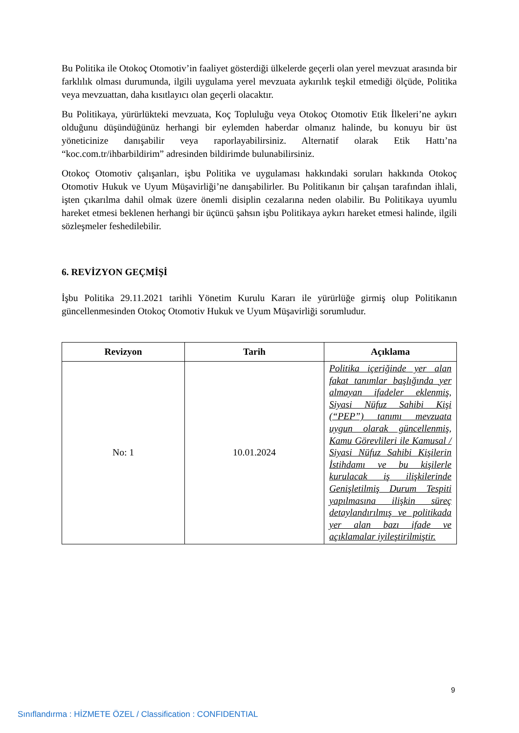Bu Politika ile Otokoç Otomotiv’in faaliyet gösterdiği ülkelerde geçerli olan yerel mevzuat arasında bir farklılık olması durumunda, ilgili uygulama yerel mevzuata aykırılık teşkil etmediği ölçüde, Politika veya mevzuattan, daha kısıtlayıcı olan geçerli olacaktır.
Bu Politikaya, yürürlükteki mevzuata, Koç Topluluğu veya Otokoç Otomotiv Etik İlkeleri’ne aykırı olduğunu düşündüğünüz herhangi bir eylemden haberdar olmanız halinde, bu konuyu bir üst yöneticinize danışabilir veya raporlayabilirsiniz. Alternatif olarak Etik Hattı’na “koc.com.tr/ihbarbildirim” adresinden bildirimde bulunabilirsiniz.
Otokoç Otomotiv çalışanları, işbu Politika ve uygulaması hakkındaki soruları hakkında Otokoç Otomotiv Hukuk ve Uyum Müşavirliği’ne danışabilirler. Bu Politikanın bir çalışan tarafından ihlali, işten çıkarılma dahil olmak üzere önemli disiplin cezalarına neden olabilir. Bu Politikaya uyumlu hareket etmesi beklenen herhangi bir üçüncü şahsın işbu Politikaya aykırı hareket etmesi halinde, ilgili sözleşmeler feshedilebilir.
6. REVİZYON GEÇMİŞİ
İşbu Politika 29.11.2021 tarihli Yönetim Kurulu Kararı ile yürürlüğe girmiş olup Politikanın güncellenmesinden Otokoç Otomotiv Hukuk ve Uyum Müşavirliği sorumludur.
| Revizyon | Tarih | Açıklama |
| --- | --- | --- |
| No: 1 | 10.01.2024 | Politika içeriğinde yer alan fakat tanımlar başlığında yer almayan ifadeler eklenmiş, Siyasi Nüfuz Sahibi Kişi (“PEP”) tanımı mevzuata uygun olarak güncellenmiş, Kamu Görevlileri ile Kamusal / Siyasi Nüfuz Sahibi Kişilerin İstihdamı ve bu kişilerle kurulacak iş ilişkilerinde Genişletilmiş Durum Tespiti yapılmasına ilişkin süreç detaylandırılmış ve politikada yer alan bazı ifade ve açıklamalar iyileştirilmiştir. |
9
Sınıflandırma : HİZMETE ÖZEL / Classification : CONFIDENTIAL